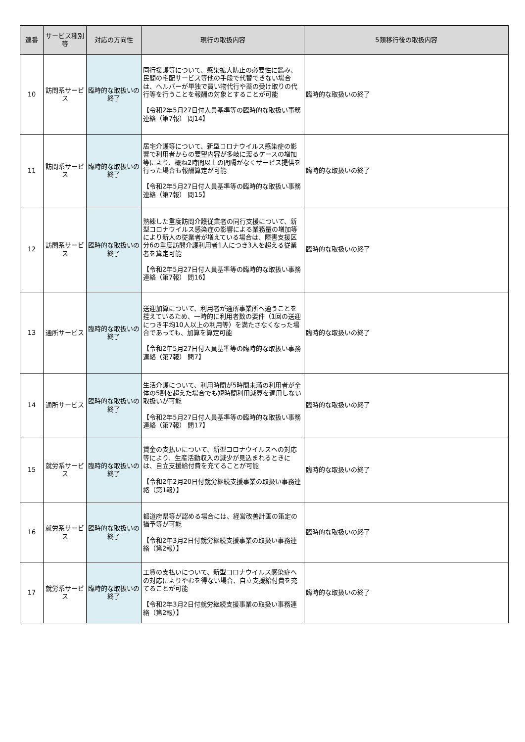| 連番 | サービス種別等 | 対応の方向性 | 現行の取扱内容 | 5類移行後の取扱内容 |
| --- | --- | --- | --- | --- |
| 10 | 訪問系サービス | 臨時的な取扱いの終了 | 同行援護等について、感染拡大防止の必要性に鑑み、民間の宅配サービス等他の手段で代替できない場合は、ヘルパーが単独で買い物代行や薬の受け取りの代行等を行うことを報酬の対象とすることが可能 【令和2年5月27日付人員基準等の臨時的な取扱い事務連絡（第7報） 問14】 | 臨時的な取扱いの終了 |
| 11 | 訪問系サービス | 臨時的な取扱いの終了 | 居宅介護等について、新型コロナウイルス感染症の影響で利用者からの要望内容が多岐に渡るケースの増加等により、概ね2時間以上の間隔がなくサービス提供を行った場合も報酬算定が可能 【令和2年5月27日付人員基準等の臨時的な取扱い事務連絡（第7報） 問15】 | 臨時的な取扱いの終了 |
| 12 | 訪問系サービス | 臨時的な取扱いの終了 | 熟練した重度訪問介護従業者の同行支援について、新型コロナウイルス感染症の影響による業務量の増加等により新人の従業者が増えている場合は、障害支援区分6の重度訪問介護利用者1人につき3人を超える従業者を算定可能 【令和2年5月27日付人員基準等の臨時的な取扱い事務連絡（第7報） 問16】 | 臨時的な取扱いの終了 |
| 13 | 通所サービス | 臨時的な取扱いの終了 | 送迎加算について、利用者が通所事業所へ通うことを控えているため、一時的に利用者数の要件（1回の送迎につき平均10人以上の利用等）を満たさなくなった場合であっても、加算を算定可能 【令和2年5月27日付人員基準等の臨時的な取扱い事務連絡（第7報） 問7】 | 臨時的な取扱いの終了 |
| 14 | 通所サービス | 臨時的な取扱いの終了 | 生活介護について、利用時間が5時間未満の利用者が全体の5割を超えた場合でも短時間利用減算を適用しない取扱いが可能 【令和2年5月27日付人員基準等の臨時的な取扱い事務連絡（第7報） 問17】 | 臨時的な取扱いの終了 |
| 15 | 就労系サービス | 臨時的な取扱いの終了 | 賃金の支払いについて、新型コロナウイルスへの対応等により、生産活動収入の減少が見込まれるときには、自立支援給付費を充てることが可能 【令和2年2月20日付就労継続支援事業の取扱い事務連絡（第1報）】 | 臨時的な取扱いの終了 |
| 16 | 就労系サービス | 臨時的な取扱いの終了 | 都道府県等が認める場合には、経営改善計画の策定の猶予等が可能 【令和2年3月2日付就労継続支援事業の取扱い事務連絡（第2報）】 | 臨時的な取扱いの終了 |
| 17 | 就労系サービス | 臨時的な取扱いの終了 | 工賃の支払いについて、新型コロナウイルス感染症への対応によりやむを得ない場合、自立支援給付費を充てることが可能 【令和2年3月2日付就労継続支援事業の取扱い事務連絡（第2報）】 | 臨時的な取扱いの終了 |